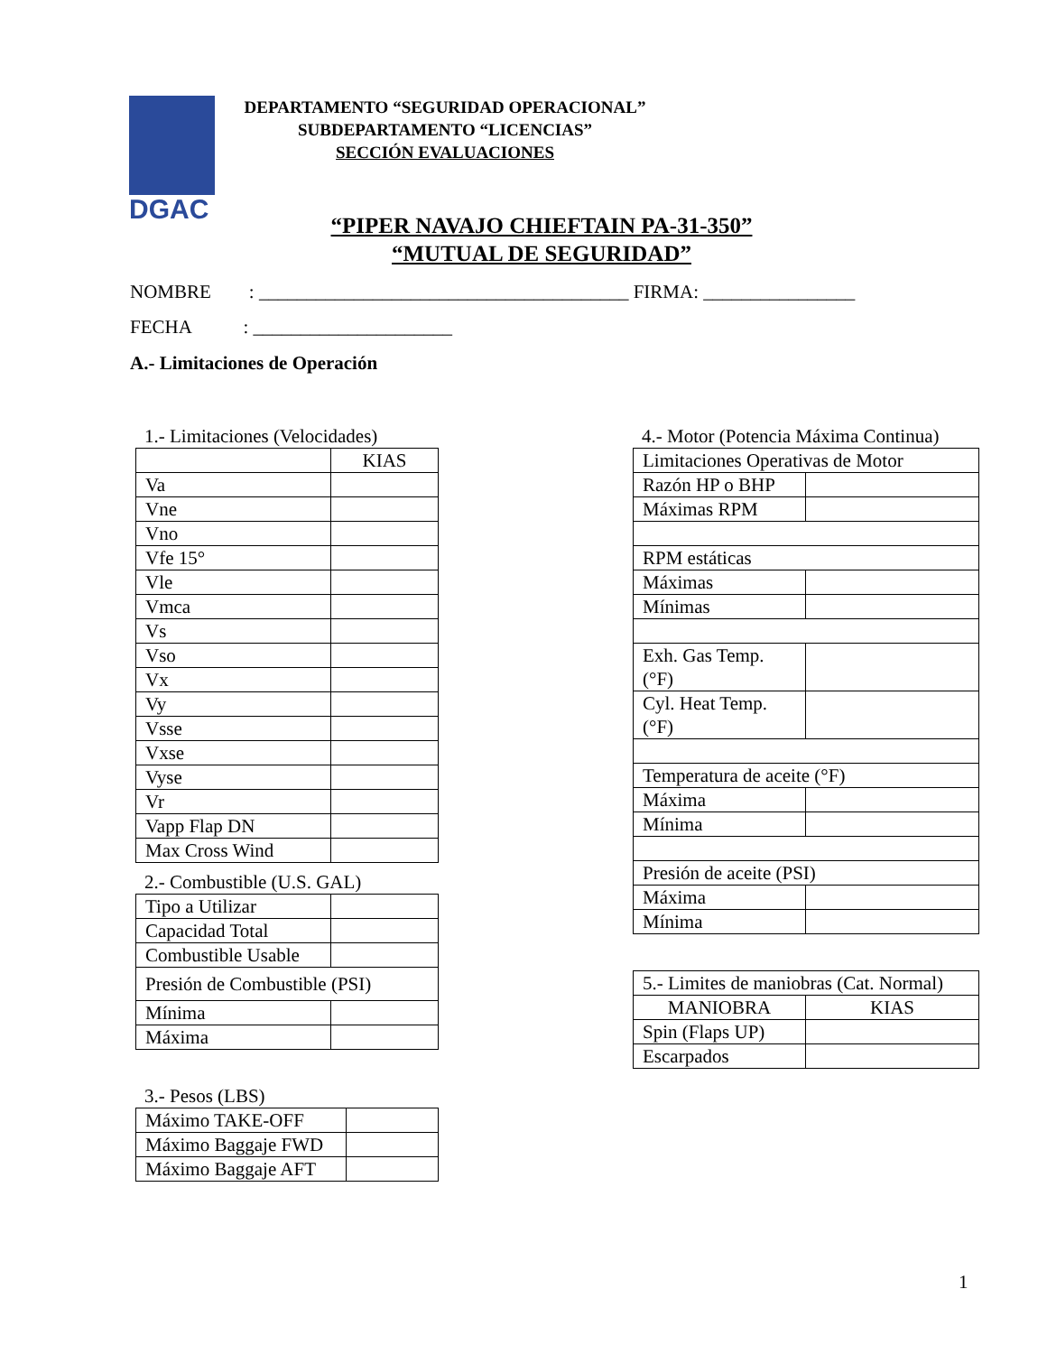DGAC
DEPARTAMENTO “SEGURIDAD OPERACIONAL”
SUBDEPARTAMENTO “LICENCIAS”
SECCIÓN EVALUACIONES
“PIPER NAVAJO CHIEFTAIN PA-31-350”
“MUTUAL DE SEGURIDAD”
NOMBRE : _______________________________________ FIRMA: ________________
FECHA : _____________________
A.- Limitaciones de Operación
1.- Limitaciones (Velocidades)
| | KIAS |
| Va | |
| Vne | |
| Vno | |
| Vfe 15° | |
| Vle | |
| Vmca | |
| Vs | |
| Vso | |
| Vx | |
| Vy | |
| Vsse | |
| Vxse | |
| Vyse | |
| Vr | |
| Vapp Flap DN | |
| Max Cross Wind | |
2.- Combustible (U.S. GAL)
| Tipo a Utilizar | |
| Capacidad Total | |
| Combustible Usable | |
| Presión de Combustible (PSI) | |
| Mínima | |
| Máxima | |
3.- Pesos (LBS)
| Máximo TAKE-OFF | |
| Máximo Baggaje FWD | |
| Máximo Baggaje AFT | |
4.- Motor (Potencia Máxima Continua)
| Limitaciones Operativas de Motor | |
| Razón HP o BHP | |
| Máximas RPM | |
| RPM estáticas | |
| Máximas | |
| Mínimas | |
| Exh. Gas Temp. (°F) | |
| Cyl. Heat Temp. (°F) | |
| Temperatura de aceite (°F) | |
| Máxima | |
| Mínima | |
| Presión de aceite (PSI) | |
| Máxima | |
| Mínima | |
| 5.- Limites de maniobras (Cat. Normal) | |
| MANIOBRA | KIAS |
| Spin (Flaps UP) | |
| Escarpados | |
1